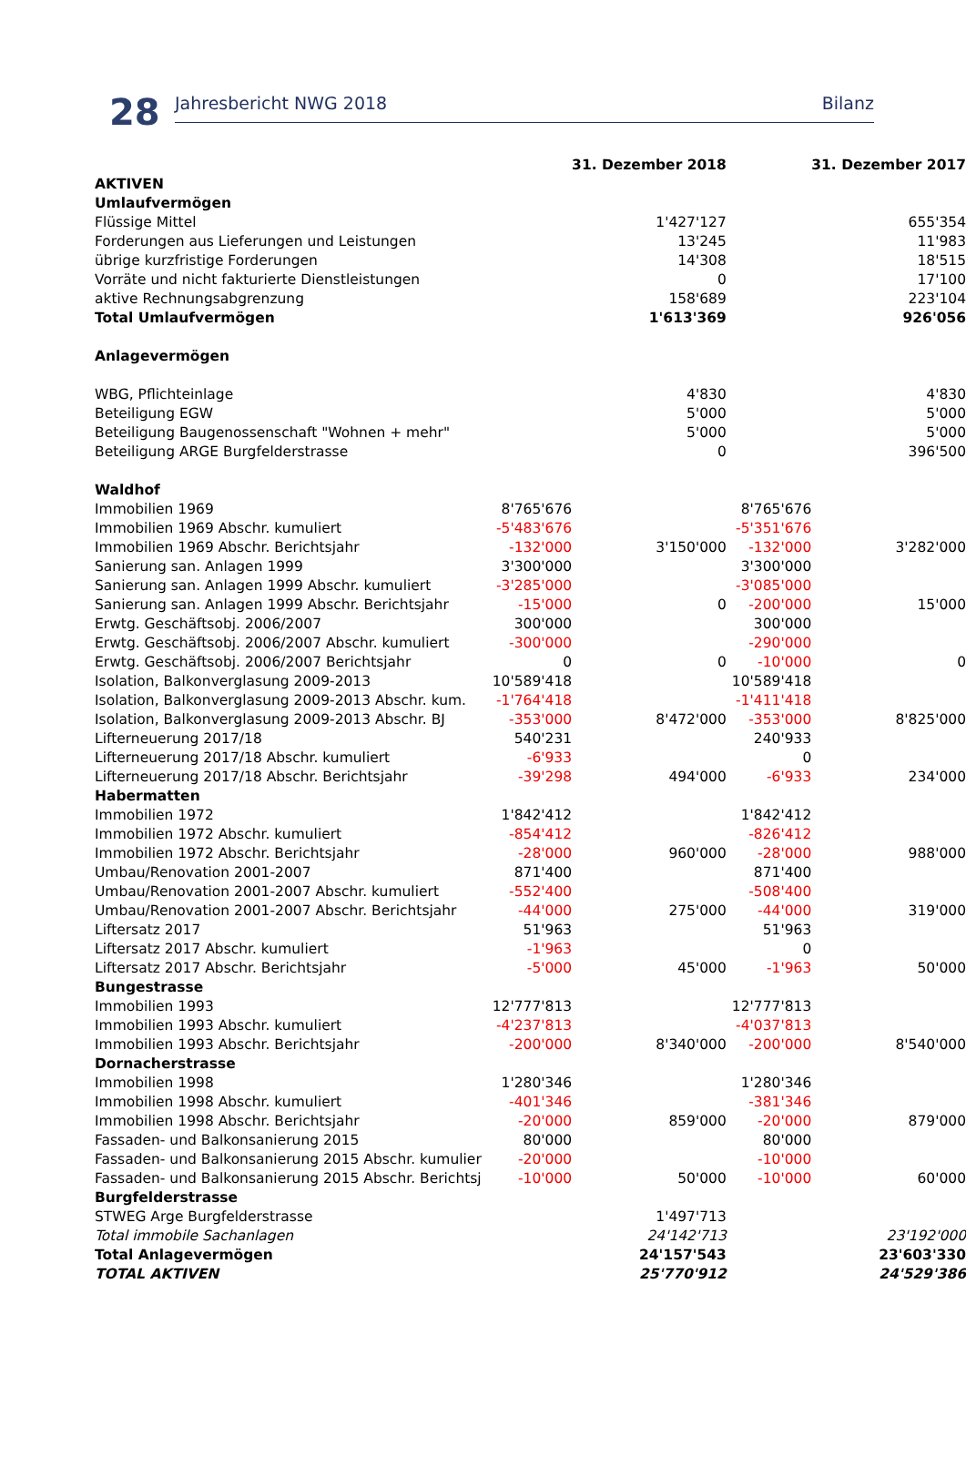28 Jahresbericht NWG 2018 Bilanz
| | | 31. Dezember 2018 | | 31. Dezember 2017 |
| --- | --- | --- | --- | --- |
| AKTIVEN | | | | |
| Umlaufvermögen | | | | |
| Flüssige Mittel | | 1'427'127 | | 655'354 |
| Forderungen aus Lieferungen und Leistungen | | 13'245 | | 11'983 |
| übrige kurzfristige Forderungen | | 14'308 | | 18'515 |
| Vorräte und nicht fakturierte Dienstleistungen | | 0 | | 17'100 |
| aktive Rechnungsabgrenzung | | 158'689 | | 223'104 |
| Total Umlaufvermögen | | 1'613'369 | | 926'056 |
| Anlagevermögen | | | | |
| WBG, Pflichteinlage | | 4'830 | | 4'830 |
| Beteiligung EGW | | 5'000 | | 5'000 |
| Beteiligung Baugenossenschaft "Wohnen + mehr" | | 5'000 | | 5'000 |
| Beteiligung ARGE Burgfelderstrasse | | 0 | | 396'500 |
| Waldhof | | | | |
| Immobilien 1969 | 8'765'676 | | 8'765'676 | |
| Immobilien 1969 Abschr. kumuliert | -5'483'676 | | -5'351'676 | |
| Immobilien 1969 Abschr. Berichtsjahr | -132'000 | 3'150'000 | -132'000 | 3'282'000 |
| Sanierung san. Anlagen 1999 | 3'300'000 | | 3'300'000 | |
| Sanierung san. Anlagen 1999 Abschr. kumuliert | -3'285'000 | | -3'085'000 | |
| Sanierung san. Anlagen 1999 Abschr. Berichtsjahr | -15'000 | 0 | -200'000 | 15'000 |
| Erwtg. Geschäftsobj. 2006/2007 | 300'000 | | 300'000 | |
| Erwtg. Geschäftsobj. 2006/2007 Abschr. kumuliert | -300'000 | | -290'000 | |
| Erwtg. Geschäftsobj. 2006/2007 Berichtsjahr | 0 | 0 | -10'000 | 0 |
| Isolation, Balkonverglasung 2009-2013 | 10'589'418 | | 10'589'418 | |
| Isolation, Balkonverglasung 2009-2013 Abschr. kum. | -1'764'418 | | -1'411'418 | |
| Isolation, Balkonverglasung 2009-2013 Abschr. BJ | -353'000 | 8'472'000 | -353'000 | 8'825'000 |
| Lifterneuerung 2017/18 | 540'231 | | 240'933 | |
| Lifterneuerung 2017/18 Abschr. kumuliert | -6'933 | | 0 | |
| Lifterneuerung 2017/18 Abschr. Berichtsjahr | -39'298 | 494'000 | -6'933 | 234'000 |
| Habermatten | | | | |
| Immobilien 1972 | 1'842'412 | | 1'842'412 | |
| Immobilien 1972 Abschr. kumuliert | -854'412 | | -826'412 | |
| Immobilien 1972 Abschr. Berichtsjahr | -28'000 | 960'000 | -28'000 | 988'000 |
| Umbau/Renovation 2001-2007 | 871'400 | | 871'400 | |
| Umbau/Renovation 2001-2007 Abschr. kumuliert | -552'400 | | -508'400 | |
| Umbau/Renovation 2001-2007 Abschr. Berichtsjahr | -44'000 | 275'000 | -44'000 | 319'000 |
| Liftersatz 2017 | 51'963 | | 51'963 | |
| Liftersatz 2017 Abschr. kumuliert | -1'963 | | 0 | |
| Liftersatz 2017 Abschr. Berichtsjahr | -5'000 | 45'000 | -1'963 | 50'000 |
| Bungestrasse | | | | |
| Immobilien 1993 | 12'777'813 | | 12'777'813 | |
| Immobilien 1993 Abschr. kumuliert | -4'237'813 | | -4'037'813 | |
| Immobilien 1993 Abschr. Berichtsjahr | -200'000 | 8'340'000 | -200'000 | 8'540'000 |
| Dornacherstrasse | | | | |
| Immobilien 1998 | 1'280'346 | | 1'280'346 | |
| Immobilien 1998 Abschr. kumuliert | -401'346 | | -381'346 | |
| Immobilien 1998 Abschr. Berichtsjahr | -20'000 | 859'000 | -20'000 | 879'000 |
| Fassaden- und Balkonsanierung 2015 | 80'000 | | 80'000 | |
| Fassaden- und Balkonsanierung 2015 Abschr. kumulier | -20'000 | | -10'000 | |
| Fassaden- und Balkonsanierung 2015 Abschr. Berichtsj | -10'000 | 50'000 | -10'000 | 60'000 |
| Burgfelderstrasse | | | | |
| STWEG Arge Burgfelderstrasse | | 1'497'713 | | |
| Total immobile Sachanlagen | | 24'142'713 | | 23'192'000 |
| Total Anlagevermögen | | 24'157'543 | | 23'603'330 |
| TOTAL AKTIVEN | | 25'770'912 | | 24'529'386 |